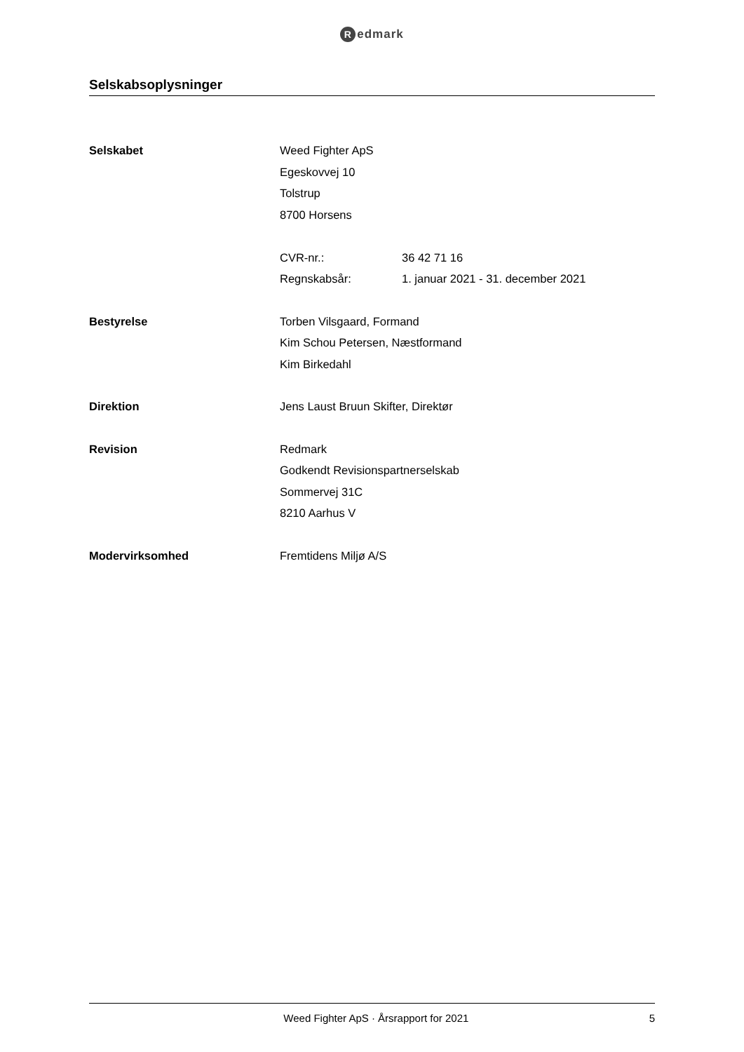Redmark
Selskabsoplysninger
Selskabet Weed Fighter ApS
Egeskovvej 10
Tolstrup
8700 Horsens
CVR-nr.: 36 42 71 16
Regnskabsår: 1. januar 2021 - 31. december 2021
Bestyrelse Torben Vilsgaard, Formand
Kim Schou Petersen, Næstformand
Kim Birkedahl
Direktion Jens Laust Bruun Skifter, Direktør
Revision Redmark
Godkendt Revisionspartnerselskab
Sommervej 31C
8210 Aarhus V
Modervirksomhed Fremtidens Miljø A/S
Weed Fighter ApS · Årsrapport for 2021
5